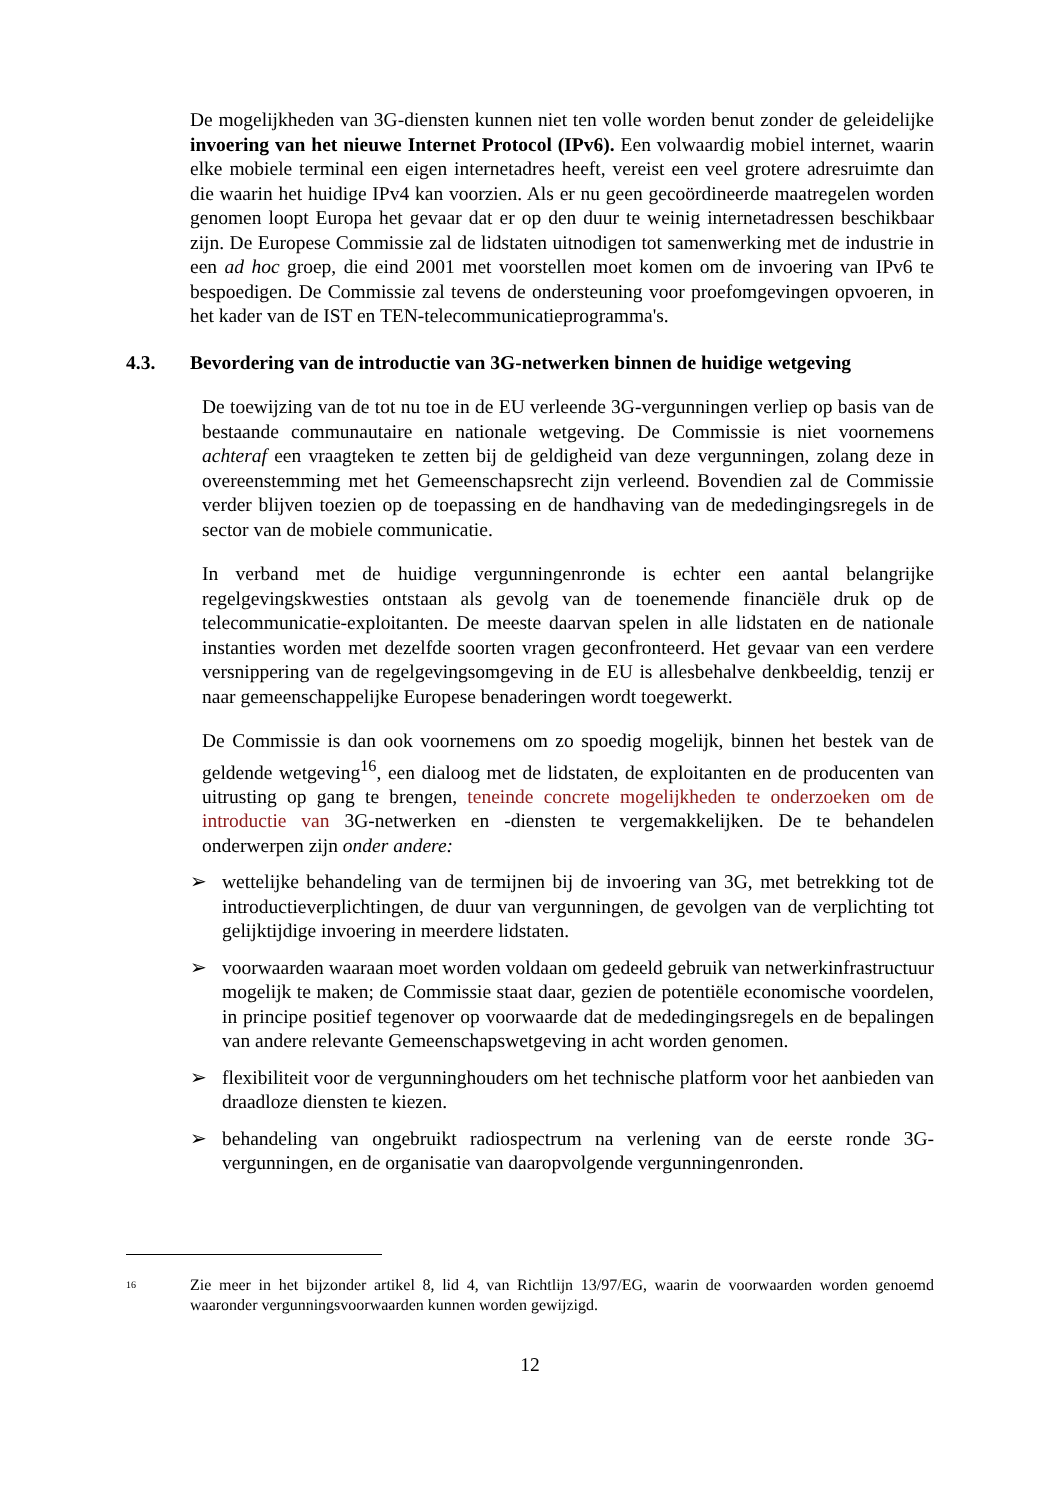De mogelijkheden van 3G-diensten kunnen niet ten volle worden benut zonder de geleidelijke invoering van het nieuwe Internet Protocol (IPv6). Een volwaardig mobiel internet, waarin elke mobiele terminal een eigen internetadres heeft, vereist een veel grotere adresruimte dan die waarin het huidige IPv4 kan voorzien. Als er nu geen gecoördineerde maatregelen worden genomen loopt Europa het gevaar dat er op den duur te weinig internetadressen beschikbaar zijn. De Europese Commissie zal de lidstaten uitnodigen tot samenwerking met de industrie in een ad hoc groep, die eind 2001 met voorstellen moet komen om de invoering van IPv6 te bespoedigen. De Commissie zal tevens de ondersteuning voor proefomgevingen opvoeren, in het kader van de IST en TEN-telecommunicatieprogramma's.
4.3. Bevordering van de introductie van 3G-netwerken binnen de huidige wetgeving
De toewijzing van de tot nu toe in de EU verleende 3G-vergunningen verliep op basis van de bestaande communautaire en nationale wetgeving. De Commissie is niet voornemens achteraf een vraagteken te zetten bij de geldigheid van deze vergunningen, zolang deze in overeenstemming met het Gemeenschapsrecht zijn verleend. Bovendien zal de Commissie verder blijven toezien op de toepassing en de handhaving van de mededingingsregels in de sector van de mobiele communicatie.
In verband met de huidige vergunningenronde is echter een aantal belangrijke regelgevingskwesties ontstaan als gevolg van de toenemende financiële druk op de telecommunicatie-exploitanten. De meeste daarvan spelen in alle lidstaten en de nationale instanties worden met dezelfde soorten vragen geconfronteerd. Het gevaar van een verdere versnippering van de regelgevingsomgeving in de EU is allesbehalve denkbeeldig, tenzij er naar gemeenschappelijke Europese benaderingen wordt toegewerkt.
De Commissie is dan ook voornemens om zo spoedig mogelijk, binnen het bestek van de geldende wetgeving<sup>16</sup>, een dialoog met de lidstaten, de exploitanten en de producenten van uitrusting op gang te brengen, teneinde concrete mogelijkheden te onderzoeken om de introductie van 3G-netwerken en -diensten te vergemakkelijken. De te behandelen onderwerpen zijn onder andere:
➢ wettelijke behandeling van de termijnen bij de invoering van 3G, met betrekking tot de introductieverplichtingen, de duur van vergunningen, de gevolgen van de verplichting tot gelijktijdige invoering in meerdere lidstaten.
➢ voorwaarden waaraan moet worden voldaan om gedeeld gebruik van netwerkinfrastructuur mogelijk te maken; de Commissie staat daar, gezien de potentiële economische voordelen, in principe positief tegenover op voorwaarde dat de mededingingsregels en de bepalingen van andere relevante Gemeenschapswetgeving in acht worden genomen.
➢ flexibiliteit voor de vergunninghouders om het technische platform voor het aanbieden van draadloze diensten te kiezen.
➢ behandeling van ongebruikt radiospectrum na verlening van de eerste ronde 3G-vergunningen, en de organisatie van daaropvolgende vergunningenronden.
<sup>16</sup>
Zie meer in het bijzonder artikel 8, lid 4, van Richtlijn 13/97/EG, waarin de voorwaarden worden genoemd waaronder vergunningsvoorwaarden kunnen worden gewijzigd.
12